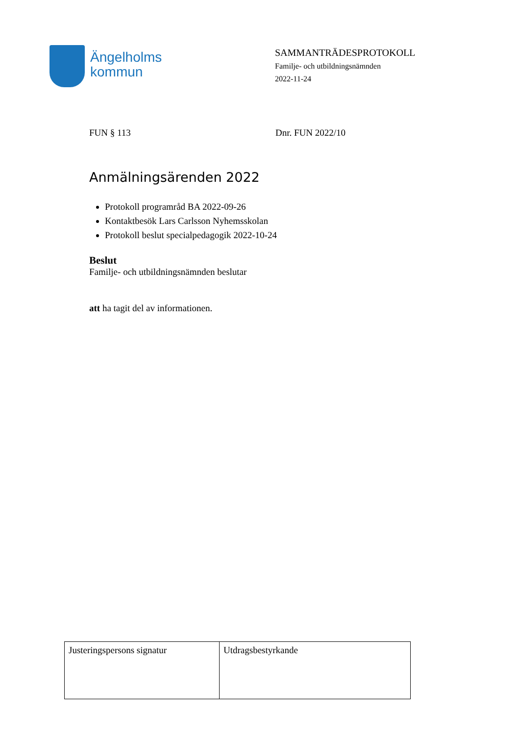Ängelholms
kommun
SAMMANTRÄDESPROTOKOLL
Familje- och utbildningsnämnden
2022-11-24
FUN § 113 Dnr. FUN 2022/10
Anmälningsärenden 2022
Protokoll programråd BA 2022-09-26
Kontaktbesök Lars Carlsson Nyhemsskolan
Protokoll beslut specialpedagogik 2022-10-24
Beslut
Familje- och utbildningsnämnden beslutar
att ha tagit del av informationen.
| Justeringspersons signatur | Utdragsbestyrkande |